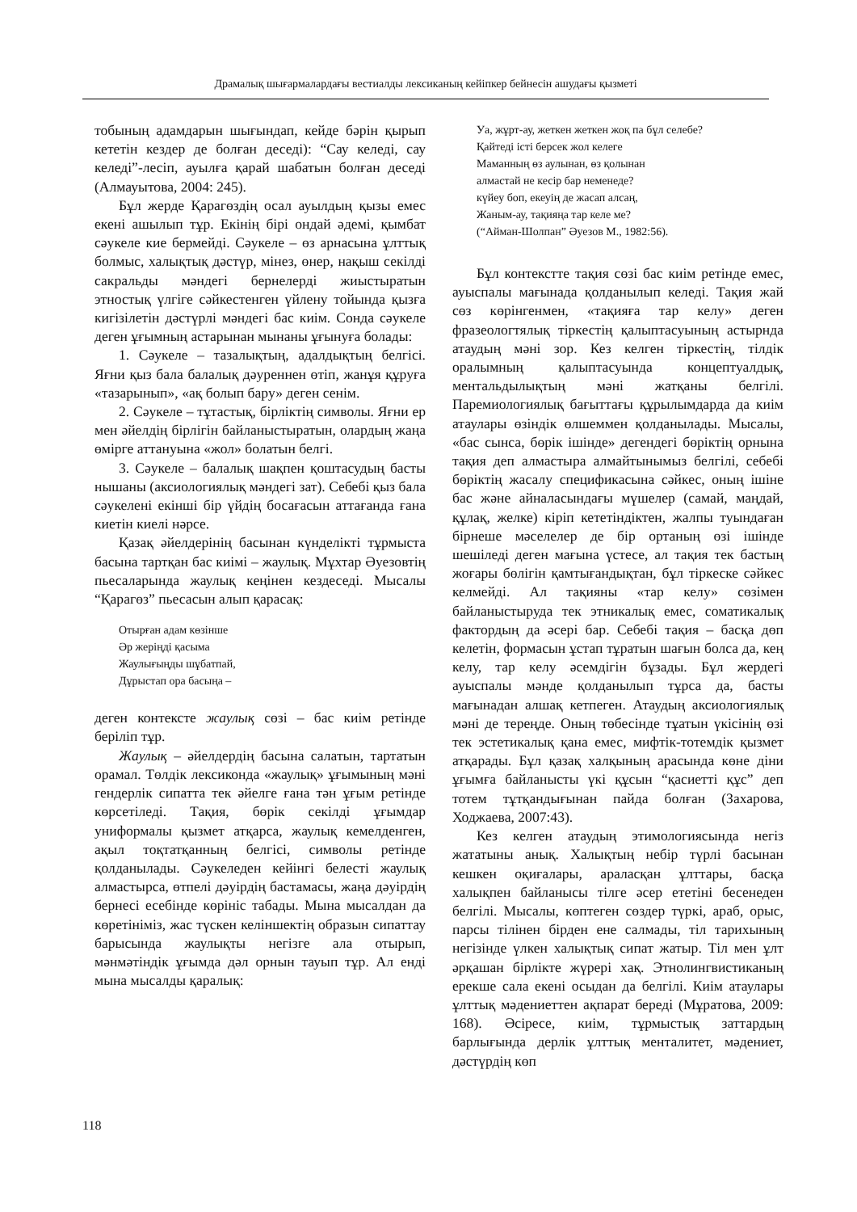Драмалық шығармалардағы вестиалды лексиканың кейіпкер бейнесін ашудағы қызметі
тобының адамдарын шығындап, кейде бәрін қырып кететін кездер де болған деседі): “Сау келеді, сау келеді”-лесіп, ауылға қарай шабатын болған деседі (Алмауытова, 2004: 245).
Бұл жерде Қарагөздің осал ауылдың қызы емес екені ашылып тұр. Екінің бірі ондай әдемі, қымбат сәукеле кие бермейді. Сәукеле – өз арнасына ұлттық болмыс, халықтық дәстүр, мінез, өнер, нақыш секілді сакральды мәндегі бернелерді жиыстыратын этностық үлгіге сәйкестенген үйлену тойында қызға кигізілетін дәстүрлі мәндегі бас киім. Сонда сәукеле деген ұғымның астарынан мынаны ұғынуға болады:
1. Сәукеле – тазалықтың, адалдықтың белгісі. Яғни қыз бала балалық дәуреннен өтіп, жанұя құруға «тазарынып», «ақ болып бару» деген сенім.
2. Сәукеле – тұтастық, бірліктің символы. Яғни ер мен әйелдің бірлігін байланыстыратын, олардың жаңа өмірге аттануына «жол» болатын белгі.
3. Сәукеле – балалық шақпен қоштасудың басты нышаны (аксиологиялық мәндегі зат). Себебі қыз бала сәукелені екінші бір үйдің босағасын аттағанда ғана киетін киелі нәрсе.
Қазақ әйелдерінің басынан күнделікті тұрмыста басына тартқан бас киімі – жаулық. Мұхтар Әуезовтің пьесаларында жаулық кеңінен кездеседі. Мысалы “Қарагөз” пьесасын алып қарасақ:
Отырған адам көзінше
Әр жеріңді қасыма
Жаулығыңды шұбатпай,
Дұрыстап ора басыңа –
деген контексте жаулық сөзі – бас киім ретінде беріліп тұр.
Жаулық – әйелдердің басына салатын, тартатын орамал. Төлдік лексиконда «жаулық» ұғымының мәні гендерлік сипатта тек әйелге ғана тән ұғым ретінде көрсетіледі. Тақия, бөрік секілді ұғымдар униформалы қызмет атқарса, жаулық кемелденген, ақыл тоқтатқанның белгісі, символы ретінде қолданылады. Сәукеледен кейінгі белесті жаулық алмастырса, өтпелі дәуірдің бастамасы, жаңа дәуірдің бернесі есебінде көрініс табады. Мына мысалдан да көретініміз, жас түскен келіншектің образын сипаттау барысында жаулықты негізге ала отырып, мәнмәтіндік ұғымда дәл орнын тауып тұр. Ал енді мына мысалды қаралық:
Уа, жұрт-ау, жеткен жеткен жоқ па бұл селебе?
Қайтеді істі берсек жол келеге
Маманның өз аулынан, өз қолынан
алмастай не кесір бар неменеде?
күйеу боп, екеуің де жасап алсаң,
Жаным-ау, тақияңа тар келе ме?
(“Айман-Шолпан” Әуезов М., 1982:56).
Бұл контекстте тақия сөзі бас киім ретінде емес, ауыспалы мағынада қолданылып келеді. Тақия жай сөз көрінгенмен, «тақияға тар келу» деген фразеологтялық тіркестің қалыптасуының астырнда атаудың мәні зор. Кез келген тіркестің, тілдік оралымның қалыптасуында концептуалдық, ментальдылықтың мәні жатқаны белгілі. Паремиологиялық бағыттағы құрылымдарда да киім атаулары өзіндік өлшеммен қолданылады. Мысалы, «бас сынса, бөрік ішінде» дегендегі бөріктің орнына тақия деп алмастыра алмайтынымыз белгілі, себебі бөріктің жасалу спецификасына сәйкес, оның ішіне бас және айналасындағы мүшелер (самай, маңдай, құлақ, желке) кіріп кететіндіктен, жалпы туындаған бірнеше мәселелер де бір ортаның өзі ішінде шешіледі деген мағына үстесе, ал тақия тек бастың жоғары бөлігін қамтығандықтан, бұл тіркеске сәйкес келмейді. Ал тақияны «тар келу» сөзімен байланыстыруда тек этникалық емес, соматикалық фактордың да әсері бар. Себебі тақия – басқа дөп келетін, формасын ұстап тұратын шағын болса да, кең келу, тар келу әсемдігін бұзады. Бұл жердегі ауыспалы мәнде қолданылып тұрса да, басты мағынадан алшақ кетпеген. Атаудың аксиологиялық мәні де тереңде. Оның төбесінде тұатын үкісінің өзі тек эстетикалық қана емес, мифтік-тотемдік қызмет атқарады. Бұл қазақ халқының арасында көне діни ұғымға байланысты үкі құсын “қасиетті құс” деп тотем тұтқандығынан пайда болған (Захарова, Ходжаева, 2007:43).
Кез келген атаудың этимологиясында негіз жататыны анық. Халықтың небір түрлі басынан кешкен оқиғалары, араласқан ұлттары, басқа халықпен байланысы тілге әсер ететіні бесенеден белгілі. Мысалы, көптеген сөздер түркі, араб, орыс, парсы тілінен бірден ене салмады, тіл тарихының негізінде үлкен халықтық сипат жатыр. Тіл мен ұлт әрқашан бірлікте жүрері хақ. Этнолингвистиканың ерекше сала екені осыдан да белгілі. Киім атаулары ұлттық мәдениеттен ақпарат береді (Мұратова, 2009: 168). Әсіресе, киім, тұрмыстық заттардың барлығында дерлік ұлттық менталитет, мәдениет, дәстүрдің көп
118